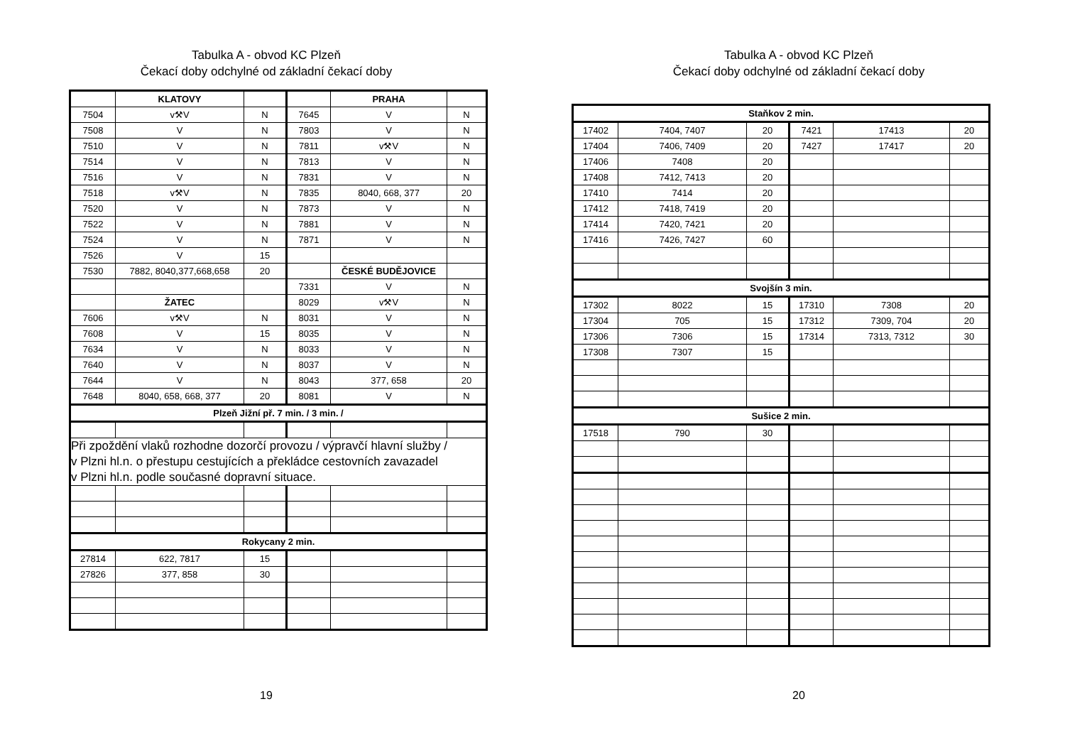Tabulka A - obvod KC Plzeň
Čekací doby odchylné od základní čekací doby
| | KLATOVY | | | PRAHA | |
| 7504 | v⚒V | N | 7645 | V | N |
| 7508 | V | N | 7803 | V | N |
| 7510 | V | N | 7811 | v⚒V | N |
| 7514 | V | N | 7813 | V | N |
| 7516 | V | N | 7831 | V | N |
| 7518 | v⚒V | N | 7835 | 8040, 668, 377 | 20 |
| 7520 | V | N | 7873 | V | N |
| 7522 | V | N | 7881 | V | N |
| 7524 | V | N | 7871 | V | N |
| 7526 | V | 15 | | | |
| 7530 | 7882, 8040,377,668,658 | 20 | | ČESKÉ BUDĚJOVICE | |
| | | | 7331 | V | N |
| | ŽATEC | | 8029 | v⚒V | N |
| 7606 | v⚒V | N | 8031 | V | N |
| 7608 | V | 15 | 8035 | V | N |
| 7634 | V | N | 8033 | V | N |
| 7640 | V | N | 8037 | V | N |
| 7644 | V | N | 8043 | 377, 658 | 20 |
| 7648 | 8040, 658, 668, 377 | 20 | 8081 | V | N |
| Plzeň Jižní př. 7 min. / 3 min. / | | | | | |
| Při zpoždění vlaků rozhodne dozorčí provozu / výpravčí hlavní služby / v Plzni hl.n. o přestupu cestujících a překládce cestovních zavazadel v Plzni hl.n. podle současné dopravní situace. | | | | | |
| Rokycany 2 min. | | | | | |
| 27814 | 622, 7817 | 15 | | | |
| 27826 | 377, 858 | 30 | | | |
19
Tabulka A - obvod KC Plzeň
Čekací doby odchylné od základní čekací doby
| Staňkov 2 min. | | | | | |
| 17402 | 7404, 7407 | 20 | 7421 | 17413 | 20 |
| 17404 | 7406, 7409 | 20 | 7427 | 17417 | 20 |
| 17406 | 7408 | 20 | | | |
| 17408 | 7412, 7413 | 20 | | | |
| 17410 | 7414 | 20 | | | |
| 17412 | 7418, 7419 | 20 | | | |
| 17414 | 7420, 7421 | 20 | | | |
| 17416 | 7426, 7427 | 60 | | | |
| Svojšín 3 min. | | | | | |
| 17302 | 8022 | 15 | 17310 | 7308 | 20 |
| 17304 | 705 | 15 | 17312 | 7309, 704 | 20 |
| 17306 | 7306 | 15 | 17314 | 7313, 7312 | 30 |
| 17308 | 7307 | 15 | | | |
| Sušice 2 min. | | | | | |
| 17518 | 790 | 30 | | | |
20